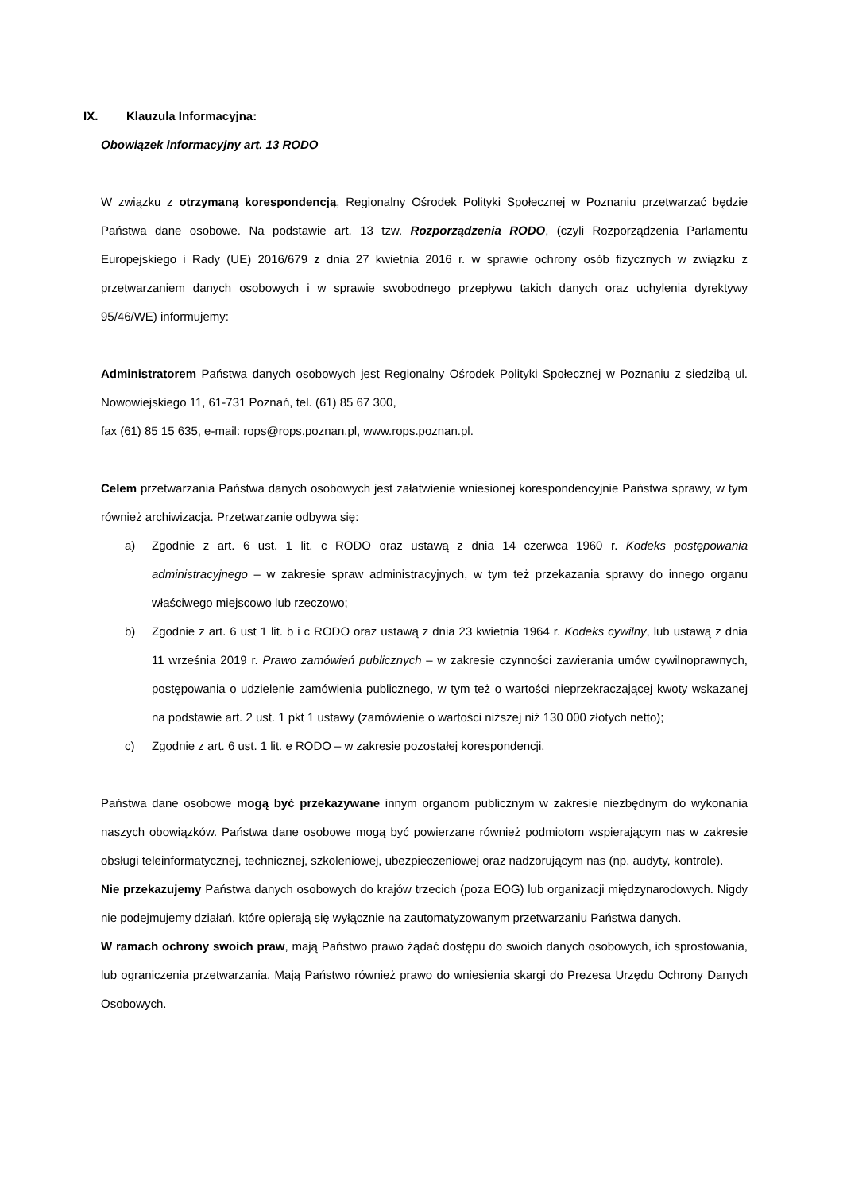IX. Klauzula Informacyjna:
Obowiązek informacyjny art. 13 RODO
W związku z otrzymaną korespondencją, Regionalny Ośrodek Polityki Społecznej w Poznaniu przetwarzać będzie Państwa dane osobowe. Na podstawie art. 13 tzw. Rozporządzenia RODO, (czyli Rozporządzenia Parlamentu Europejskiego i Rady (UE) 2016/679 z dnia 27 kwietnia 2016 r. w sprawie ochrony osób fizycznych w związku z przetwarzaniem danych osobowych i w sprawie swobodnego przepływu takich danych oraz uchylenia dyrektywy 95/46/WE) informujemy:
Administratorem Państwa danych osobowych jest Regionalny Ośrodek Polityki Społecznej w Poznaniu z siedzibą ul. Nowowiejskiego 11, 61-731 Poznań, tel. (61) 85 67 300,
fax (61) 85 15 635, e-mail: rops@rops.poznan.pl, www.rops.poznan.pl.
Celem przetwarzania Państwa danych osobowych jest załatwienie wniesionej korespondencyjnie Państwa sprawy, w tym również archiwizacja. Przetwarzanie odbywa się:
a) Zgodnie z art. 6 ust. 1 lit. c RODO oraz ustawą z dnia 14 czerwca 1960 r. Kodeks postępowania administracyjnego – w zakresie spraw administracyjnych, w tym też przekazania sprawy do innego organu właściwego miejscowo lub rzeczowo;
b) Zgodnie z art. 6 ust 1 lit. b i c RODO oraz ustawą z dnia 23 kwietnia 1964 r. Kodeks cywilny, lub ustawą z dnia 11 września 2019 r. Prawo zamówień publicznych – w zakresie czynności zawierania umów cywilnoprawnych, postępowania o udzielenie zamówienia publicznego, w tym też o wartości nieprzekraczającej kwoty wskazanej na podstawie art. 2 ust. 1 pkt 1 ustawy (zamówienie o wartości niższej niż 130 000 złotych netto);
c) Zgodnie z art. 6 ust. 1 lit. e RODO – w zakresie pozostałej korespondencji.
Państwa dane osobowe mogą być przekazywane innym organom publicznym w zakresie niezbędnym do wykonania naszych obowiązków. Państwa dane osobowe mogą być powierzane również podmiotom wspierającym nas w zakresie obsługi teleinformatycznej, technicznej, szkoleniowej, ubezpieczeniowej oraz nadzorującym nas (np. audyty, kontrole).
Nie przekazujemy Państwa danych osobowych do krajów trzecich (poza EOG) lub organizacji międzynarodowych. Nigdy nie podejmujemy działań, które opierają się wyłącznie na zautomatyzowanym przetwarzaniu Państwa danych.
W ramach ochrony swoich praw, mają Państwo prawo żądać dostępu do swoich danych osobowych, ich sprostowania, lub ograniczenia przetwarzania. Mają Państwo również prawo do wniesienia skargi do Prezesa Urzędu Ochrony Danych Osobowych.